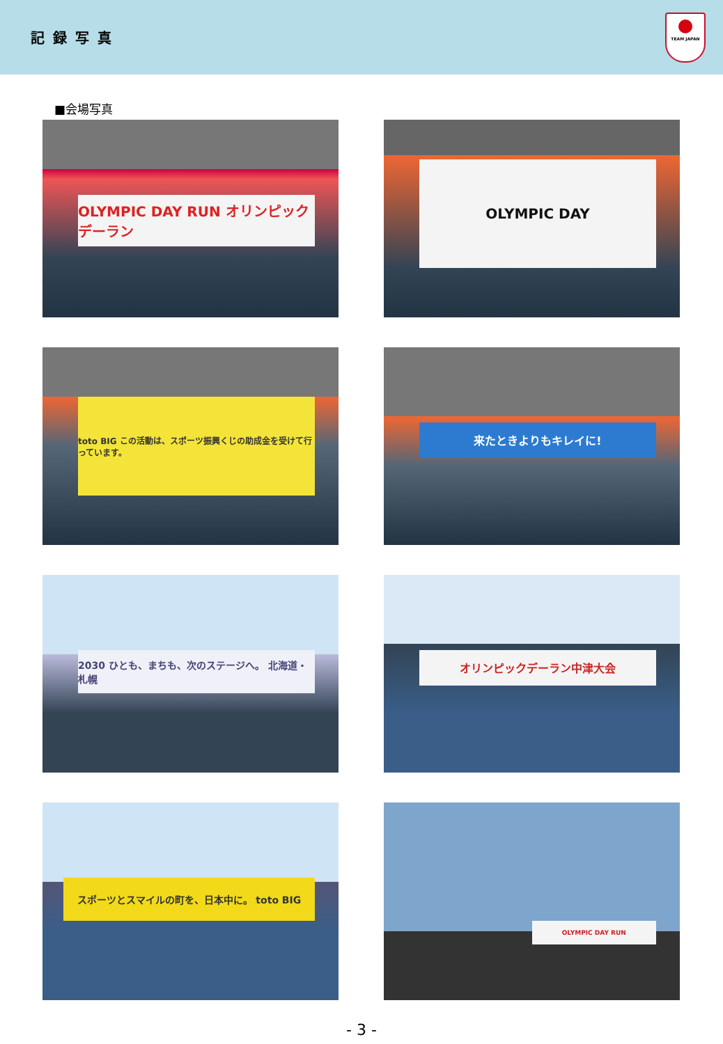記録写真
TEAM JAPAN
■会場写真
OLYMPIC DAY RUN オリンピックデーラン
OLYMPIC DAY
toto BIG この活動は、スポーツ振興くじの助成金を受けて行っています。
来たときよりもキレイに!
2030 ひとも、まちも、次のステージへ。 北海道・札幌
オリンピックデーラン中津大会
スポーツとスマイルの町を、日本中に。 toto BIG
OLYMPIC DAY RUN
- 3 -